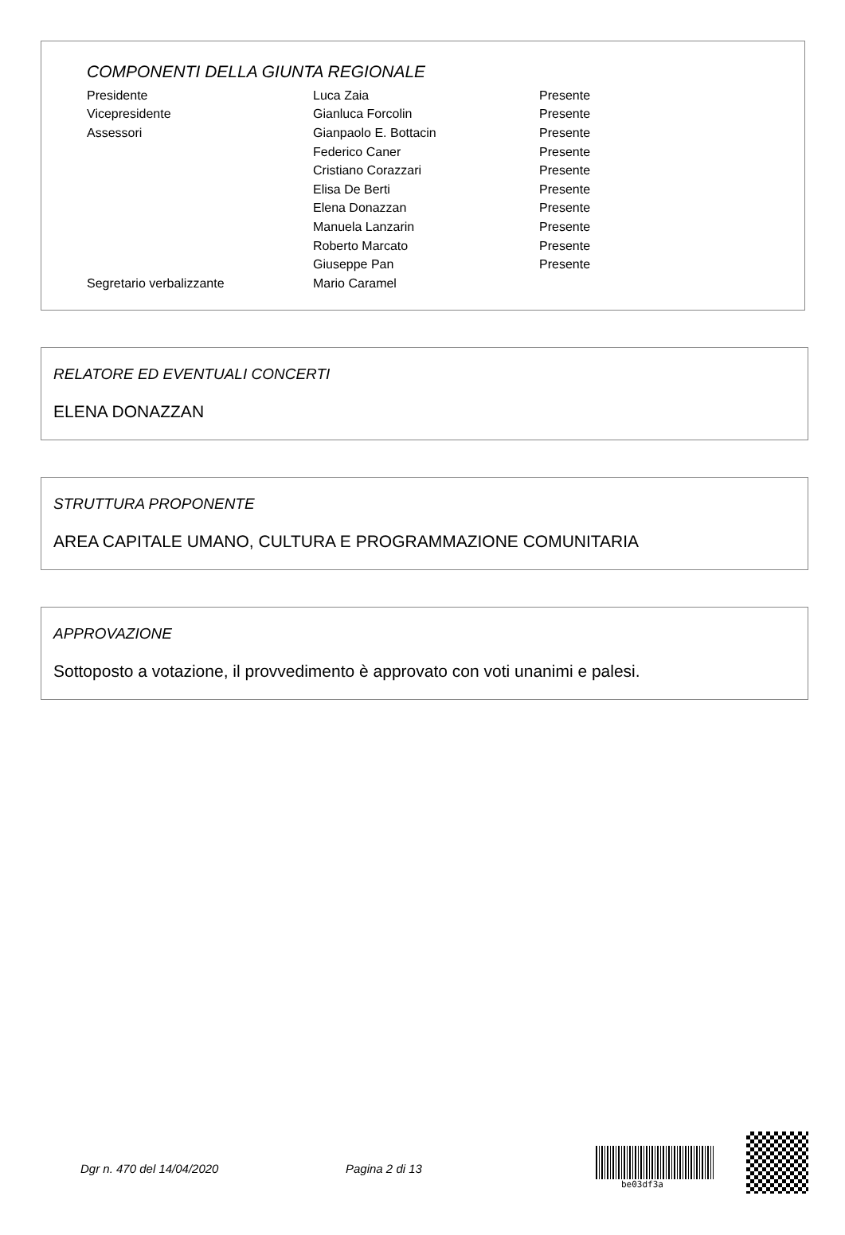COMPONENTI DELLA GIUNTA REGIONALE
| Presidente | Luca Zaia | Presente |
| Vicepresidente | Gianluca Forcolin | Presente |
| Assessori | Gianpaolo E. Bottacin | Presente |
| | Federico Caner | Presente |
| | Cristiano Corazzari | Presente |
| | Elisa De Berti | Presente |
| | Elena Donazzan | Presente |
| | Manuela Lanzarin | Presente |
| | Roberto Marcato | Presente |
| | Giuseppe Pan | Presente |
| Segretario verbalizzante | Mario Caramel | |
RELATORE ED EVENTUALI CONCERTI
ELENA DONAZZAN
STRUTTURA PROPONENTE
AREA CAPITALE UMANO, CULTURA E PROGRAMMAZIONE COMUNITARIA
APPROVAZIONE
Sottoposto a votazione, il provvedimento è approvato con voti unanimi e palesi.
Dgr n. 470 del 14/04/2020 Pagina 2 di 13
be03df3a